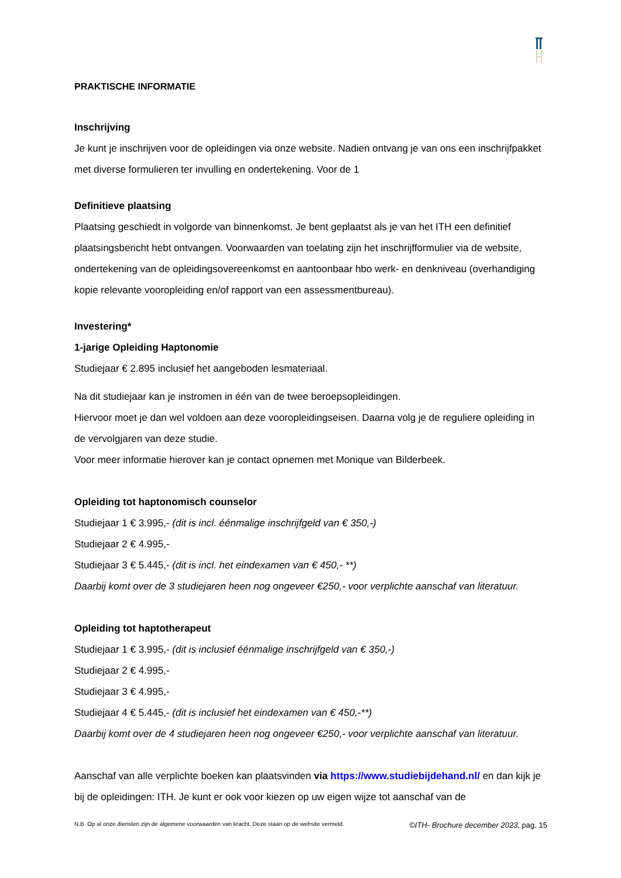PRAKTISCHE INFORMATIE
Inschrijving
Je kunt je inschrijven voor de opleidingen via onze website. Nadien ontvang je van ons een inschrijfpakket met diverse formulieren ter invulling en ondertekening. Voor de 1
Definitieve plaatsing
Plaatsing geschiedt in volgorde van binnenkomst. Je bent geplaatst als je van het ITH een definitief plaatsingsbericht hebt ontvangen. Voorwaarden van toelating zijn het inschrijfformulier via de website, ondertekening van de opleidingsovereenkomst en aantoonbaar hbo werk- en denkniveau (overhandiging kopie relevante vooropleiding en/of rapport van een assessmentbureau).
Investering*
1-jarige Opleiding Haptonomie
Studiejaar € 2.895 inclusief het aangeboden lesmateriaal.
Na dit studiejaar kan je instromen in één van de twee beroepsopleidingen.
Hiervoor moet je dan wel voldoen aan deze vooropleidingseisen. Daarna volg je de reguliere opleiding in de vervolgjaren van deze studie.
Voor meer informatie hierover kan je contact opnemen met Monique van Bilderbeek.
Opleiding tot haptonomisch counselor
Studiejaar 1 € 3.995,- (dit is incl. éénmalige inschrijfgeld van € 350,-)
Studiejaar 2 € 4.995,-
Studiejaar 3 € 5.445,- (dit is incl. het eindexamen van € 450,- **)
Daarbij komt over de 3 studiejaren heen nog ongeveer €250,- voor verplichte aanschaf van literatuur.
Opleiding tot haptotherapeut
Studiejaar 1 € 3.995,- (dit is inclusief éénmalige inschrijfgeld van € 350,-)
Studiejaar 2 € 4.995,-
Studiejaar 3 € 4.995,-
Studiejaar 4 € 5.445,- (dit is inclusief het eindexamen van € 450,-**)
Daarbij komt over de 4 studiejaren heen nog ongeveer €250,- voor verplichte aanschaf van literatuur.
Aanschaf van alle verplichte boeken kan plaatsvinden via https://www.studiebijdehand.nl/ en dan kijk je bij de opleidingen: ITH. Je kunt er ook voor kiezen op uw eigen wijze tot aanschaf van de
N.B. Op al onze diensten zijn de algemene voorwaarden van kracht. Deze staan op de website vermeld. ©ITH- Brochure december 2023, pag. 15